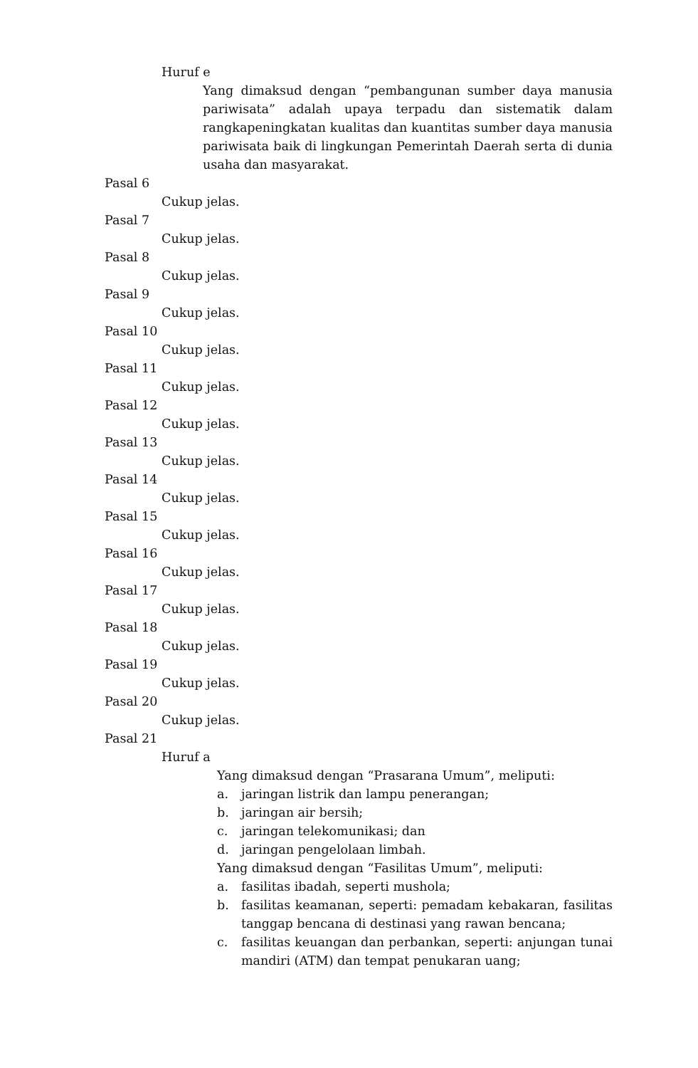Huruf e
Yang dimaksud dengan “pembangunan sumber daya manusia pariwisata” adalah upaya terpadu dan sistematik dalam rangkapeningkatan kualitas dan kuantitas sumber daya manusia pariwisata baik di lingkungan Pemerintah Daerah serta di dunia usaha dan masyarakat.
Pasal 6
Cukup jelas.
Pasal 7
Cukup jelas.
Pasal 8
Cukup jelas.
Pasal 9
Cukup jelas.
Pasal 10
Cukup jelas.
Pasal 11
Cukup jelas.
Pasal 12
Cukup jelas.
Pasal 13
Cukup jelas.
Pasal 14
Cukup jelas.
Pasal 15
Cukup jelas.
Pasal 16
Cukup jelas.
Pasal 17
Cukup jelas.
Pasal 18
Cukup jelas.
Pasal 19
Cukup jelas.
Pasal 20
Cukup jelas.
Pasal 21
Huruf a
Yang dimaksud dengan “Prasarana Umum”, meliputi:
a. jaringan listrik dan lampu penerangan;
b. jaringan air bersih;
c. jaringan telekomunikasi; dan
d. jaringan pengelolaan limbah.
Yang dimaksud dengan “Fasilitas Umum”, meliputi:
a. fasilitas ibadah, seperti mushola;
b. fasilitas keamanan, seperti: pemadam kebakaran, fasilitas tanggap bencana di destinasi yang rawan bencana;
c. fasilitas keuangan dan perbankan, seperti: anjungan tunai mandiri (ATM) dan tempat penukaran uang;